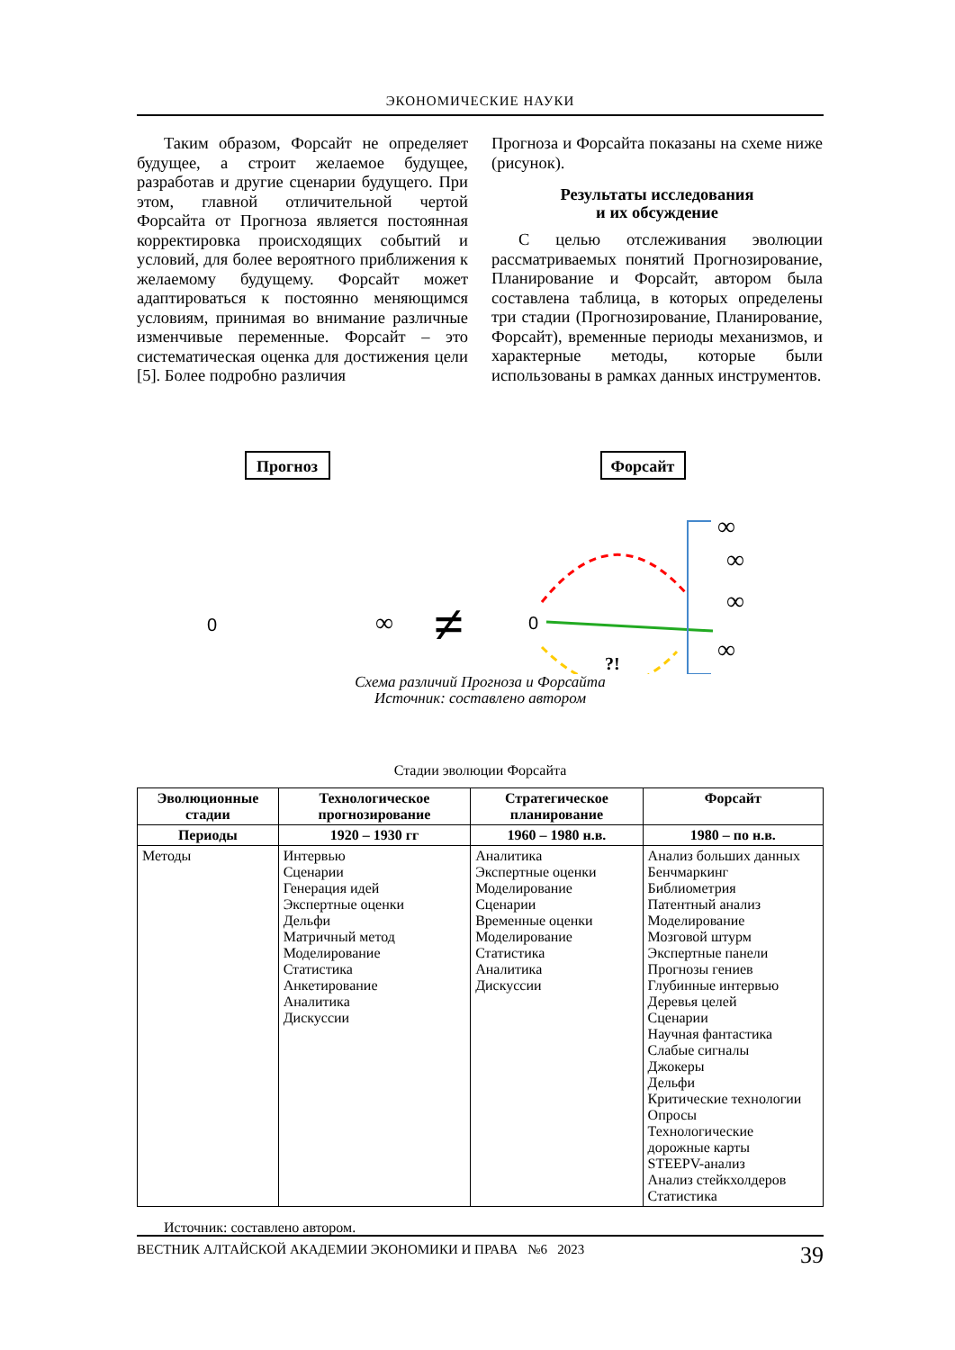ЭКОНОМИЧЕСКИЕ НАУКИ
Таким образом, Форсайт не определяет будущее, а строит желаемое будущее, разработав и другие сценарии будущего. При этом, главной отличительной чертой Форсайта от Прогноза является постоянная корректировка происходящих событий и условий, для более вероятного приближения к желаемому будущему. Форсайт может адаптироваться к постоянно меняющимся условиям, принимая во внимание различные изменчивые переменные. Форсайт – это систематическая оценка для достижения цели [5]. Более подробно различия
Прогноза и Форсайта показаны на схеме ниже (рисунок).
Результаты исследования
и их обсуждение
С целью отслеживания эволюции рассматриваемых понятий Прогнозирование, Планирование и Форсайт, автором была составлена таблица, в которых определены три стадии (Прогнозирование, Планирование, Форсайт), временные периоды механизмов, и характерные методы, которые были использованы в рамках данных инструментов.
Прогноз
Форсайт
0
∞
≠
0
?!
∞
∞
∞
∞
Схема различий Прогноза и Форсайта
Источник: составлено автором
Стадии эволюции Форсайта
| Эволюционные стадии | Технологическое прогнозирование | Стратегическое планирование | Форсайт |
| --- | --- | --- | --- |
| Периоды | 1920 – 1930 гг | 1960 – 1980 н.в. | 1980 – по н.в. |
| Методы | Интервью Сценарии Генерация идей Экспертные оценки Дельфи Матричный метод Моделирование Статистика Анкетирование Аналитика Дискуссии | Аналитика Экспертные оценки Моделирование Сценарии Временные оценки Моделирование Статистика Аналитика Дискуссии | Анализ больших данных Бенчмаркинг Библиометрия Патентный анализ Моделирование Мозговой штурм Экспертные панели Прогнозы гениев Глубинные интервью Деревья целей Сценарии Научная фантастика Слабые сигналы Джокеры Дельфи Критические технологии Опросы Технологические дорожные карты STEEPV-анализ Анализ стейкхолдеров Статистика |
Источник: составлено автором.
ВЕСТНИК АЛТАЙСКОЙ АКАДЕМИИ ЭКОНОМИКИ И ПРАВА №6 2023 39